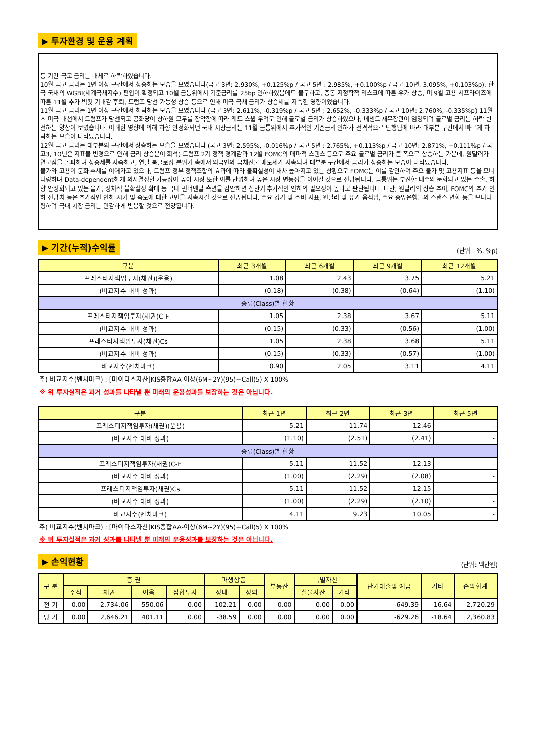▶ 투자환경 및 운용 계획
동 기간 국고 금리는 대체로 하락하였습니다.
10월 국고 금리는 1년 이상 구간에서 상승하는 모습을 보였습니다(국고 3년: 2.930%, +0.125%p / 국고 5년 : 2.985%, +0.100%p / 국고 10년: 3.095%, +0.103%p). 한국 국채의 WGBI(세계국채지수) 편입이 확정되고 10월 금통위에서 기준금리를 25bp 인하하였음에도 불구하고, 중동 지정학적 리스크에 따른 유가 상승, 미 9월 고용 서프라이즈에 따른 11월 추가 빅컷 기대감 후퇴, 트럼프 당선 가능성 상승 등으로 인해 미국 국채 금리가 상승세를 지속한 영향이었습니다.
11월 국고 금리는 1년 이상 구간에서 하락하는 모습을 보였습니다 (국고 3년: 2.611%, -0.319%p / 국고 5년 : 2.652%, -0.333%p / 국고 10년: 2.760%, -0.335%p) 11월 초 미국 대선에서 트럼프가 당선되고 공화당이 상하원 모두를 장악함에 따라 레드 스윕 우려로 인해 글로벌 금리가 상승하였으나, 베센트 재무장관이 임명되며 글로벌 금리는 하락 반전하는 양상이 보였습니다. 이러한 영향에 의해 하향 안정화되던 국내 시장금리는 11월 금통위에서 추가적인 기준금리 인하가 전격적으로 단행됨에 따라 대부분 구간에서 빠르게 하락하는 모습이 나타났습니다.
12월 국고 금리는 대부분의 구간에서 상승하는 모습을 보였습니다 (국고 3년: 2.595%, -0.016%p / 국고 5년 : 2.765%, +0.113%p / 국고 10년: 2.871%, +0.111%p / 국고3, 10년은 지표물 변경으로 인해 금리 상승분이 희석) 트럼프 2기 정책 경계감과 12월 FOMC의 매파적 스탠스 등으로 주요 글로벌 금리가 큰 폭으로 상승하는 가운데, 원달러가 연고점을 돌파하며 상승세를 지속하고, 연말 북클로징 분위기 속에서 외국인의 국채선물 매도세가 지속되며 대부분 구간에서 금리가 상승하는 모습이 나타났습니다.
물가와 고용이 둔화 추세를 이어가고 있으나, 트럼프 정부 정책조합의 효과에 따라 불확실성이 재차 높아지고 있는 상황으로 FOMC는 이를 감안하여 주요 물가 및 고용지표 등을 모니터링하며 Data-dependent하게 의사결정할 가능성이 높아 시장 또한 이를 반영하며 높은 시장 변동성을 이어갈 것으로 전망됩니다. 금통위는 부진한 내수와 둔화되고 있는 수출, 하향 안정화되고 있는 물가, 정치적 불확실성 확대 등 국내 펀더멘탈 측면을 감안하면 상반기 추가적인 인하의 필요성이 높다고 판단됩니다. 다만, 원달러의 상승 추이, FOMC의 추가 인하 전망치 등은 추가적인 인하 시기 및 속도에 대한 고민을 지속시킬 것으로 전망됩니다. 주요 경기 및 소비 지표, 원달러 및 유가 움직임, 주요 중앙은행들의 스탠스 변화 등을 모니터링하며 국내 시장 금리는 민감하게 반응할 것으로 전망됩니다.
▶ 기간(누적)수익률
(단위 : %, %p)
| 구분 | 최근 3개월 | 최근 6개월 | 최근 9개월 | 최근 12개월 |
| --- | --- | --- | --- | --- |
| 프레스티지책임투자(채권)(운용) | 1.08 | 2.43 | 3.75 | 5.21 |
| (비교지수 대비 성과) | (0.18) | (0.38) | (0.64) | (1.10) |
| 종류(Class)별 현황 | | | | |
| 프레스티지책임투자(채권)C-F | 1.05 | 2.38 | 3.67 | 5.11 |
| (비교지수 대비 성과) | (0.15) | (0.33) | (0.56) | (1.00) |
| 프레스티지책임투자(채권)Cs | 1.05 | 2.38 | 3.68 | 5.11 |
| (비교지수 대비 성과) | (0.15) | (0.33) | (0.57) | (1.00) |
| 비교지수(벤치마크) | 0.90 | 2.05 | 3.11 | 4.11 |
주) 비교지수(벤치마크) : [마이다스자산]KIS종합AA-이상(6M~2Y)(95)+Call(5) X 100%
※ 위 투자실적은 과거 성과를 나타낼 뿐 미래의 운용성과를 보장하는 것은 아닙니다.
| 구분 | 최근 1년 | 최근 2년 | 최근 3년 | 최근 5년 |
| --- | --- | --- | --- | --- |
| 프레스티지책임투자(채권)(운용) | 5.21 | 11.74 | 12.46 | - |
| (비교지수 대비 성과) | (1.10) | (2.51) | (2.41) | - |
| 종류(Class)별 현황 | | | | |
| 프레스티지책임투자(채권)C-F | 5.11 | 11.52 | 12.13 | - |
| (비교지수 대비 성과) | (1.00) | (2.29) | (2.08) | - |
| 프레스티지책임투자(채권)Cs | 5.11 | 11.52 | 12.15 | - |
| (비교지수 대비 성과) | (1.00) | (2.29) | (2.10) | - |
| 비교지수(벤치마크) | 4.11 | 9.23 | 10.05 | - |
주) 비교지수(벤치마크) : [마이다스자산]KIS종합AA-이상(6M~2Y)(95)+Call(5) X 100%
※ 위 투자실적은 과거 성과를 나타낼 뿐 미래의 운용성과를 보장하는 것은 아닙니다.
▶ 손익현황
(단위: 백만원)
| 구 분 | 증 권 | | | | 파생상품 | | 부동산 | 특별자산 | | 단기대출및 예금 | 기타 | 손익합계 |
| --- | --- | --- | --- | --- | --- | --- | --- | --- | --- | --- | --- | --- |
| | 주식 | 채권 | 어음 | 집합투자 | 장내 | 장외 | | 실물자산 | 기타 | | | |
| 전 기 | 0.00 | 2,734.06 | 550.06 | 0.00 | 102.21 | 0.00 | 0.00 | 0.00 | 0.00 | -649.39 | -16.64 | 2,720.29 |
| 당 기 | 0.00 | 2,646.21 | 401.11 | 0.00 | -38.59 | 0.00 | 0.00 | 0.00 | 0.00 | -629.26 | -18.64 | 2,360.83 |